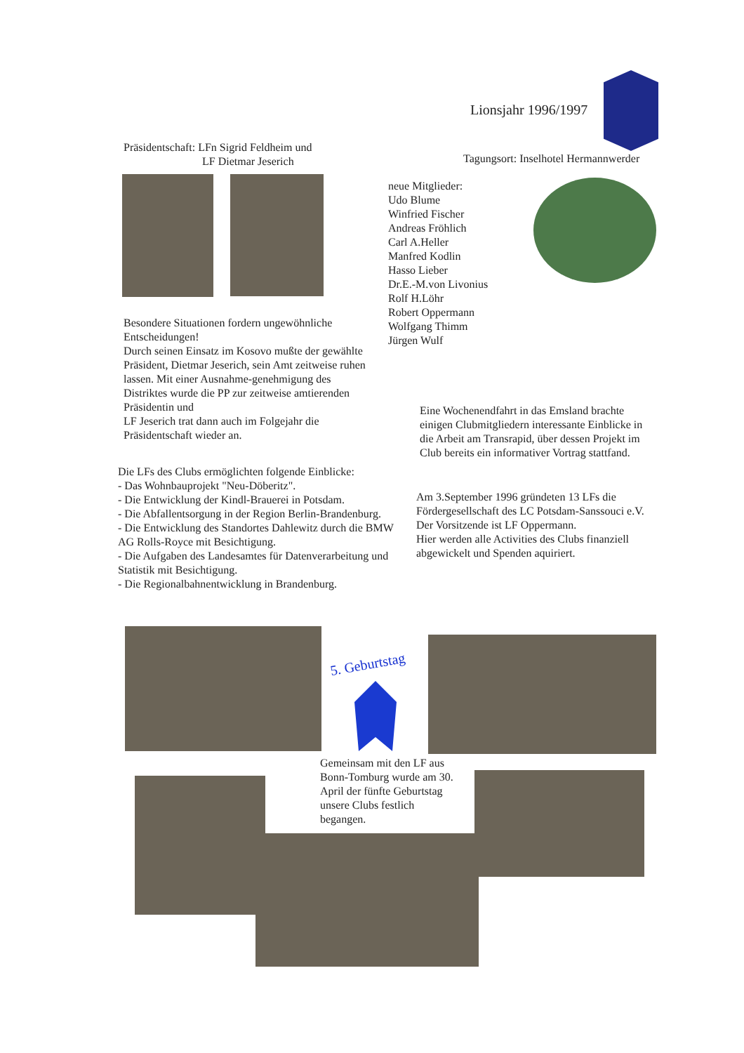Lionsjahr 1996/1997
Präsidentschaft: LFn Sigrid Feldheim und
LF Dietmar Jeserich
Tagungsort: Inselhotel Hermannwerder
neue Mitglieder:
Udo Blume
Winfried Fischer
Andreas Fröhlich
Carl A.Heller
Manfred Kodlin
Hasso Lieber
Dr.E.-M.von Livonius
Rolf H.Löhr
Robert Oppermann
Wolfgang Thimm
Jürgen Wulf
Besondere Situationen fordern ungewöhnliche Entscheidungen!
Durch seinen Einsatz im Kosovo mußte der gewählte Präsident, Dietmar Jeserich, sein Amt zeitweise ruhen lassen. Mit einer Ausnahme-genehmigung des Distriktes wurde die PP zur zeitweise amtierenden Präsidentin und
LF Jeserich trat dann auch im Folgejahr die Präsidentschaft wieder an.
Eine Wochenendfahrt in das Emsland brachte einigen Clubmitgliedern interessante Einblicke in die Arbeit am Transrapid, über dessen Projekt im Club bereits ein informativer Vortrag stattfand.
Die LFs des Clubs ermöglichten folgende Einblicke:
- Das Wohnbauprojekt "Neu-Döberitz".
- Die Entwicklung der Kindl-Brauerei in Potsdam.
- Die Abfallentsorgung in der Region Berlin-Brandenburg.
- Die Entwicklung des Standortes Dahlewitz durch die BMW AG Rolls-Royce mit Besichtigung.
- Die Aufgaben des Landesamtes für Datenverarbeitung und Statistik mit Besichtigung.
- Die Regionalbahnentwicklung in Brandenburg.
Am 3.September 1996 gründeten 13 LFs die Fördergesellschaft des LC Potsdam-Sanssouci e.V.
Der Vorsitzende ist LF Oppermann.
Hier werden alle Activities des Clubs finanziell abgewickelt und Spenden aquiriert.
5. Geburtstag
Gemeinsam mit den LF aus Bonn-Tomburg wurde am 30. April der fünfte Geburtstag unsere Clubs festlich begangen.